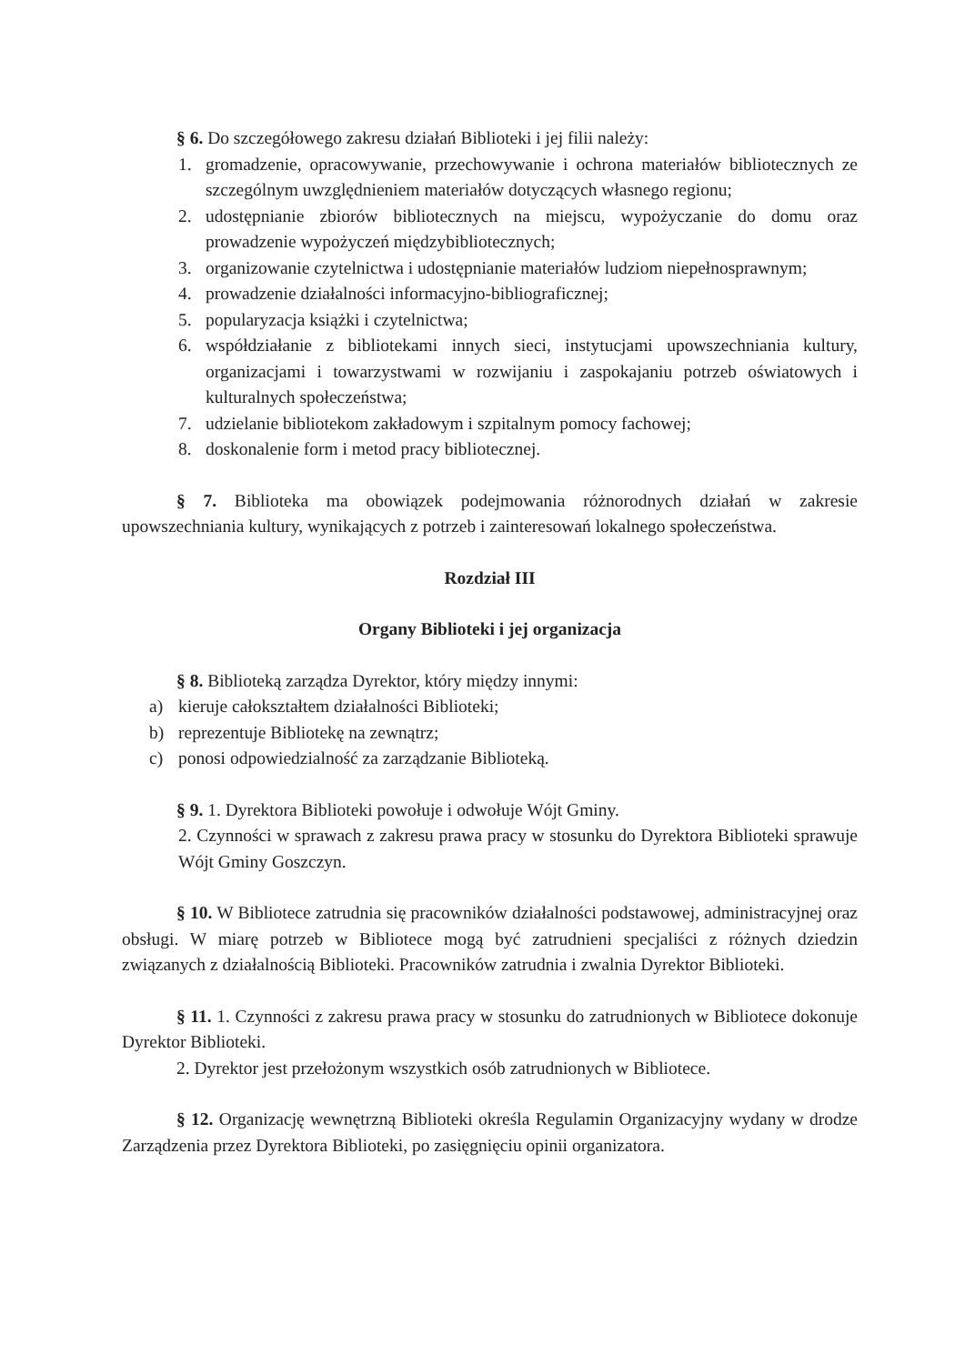§ 6. Do szczegółowego zakresu działań Biblioteki i jej filii należy:
1. gromadzenie, opracowywanie, przechowywanie i ochrona materiałów bibliotecznych ze szczególnym uwzględnieniem materiałów dotyczących własnego regionu;
2. udostępnianie zbiorów bibliotecznych na miejscu, wypożyczanie do domu oraz prowadzenie wypożyczeń międzybibliotecznych;
3. organizowanie czytelnictwa i udostępnianie materiałów ludziom niepełnosprawnym;
4. prowadzenie działalności informacyjno-bibliograficznej;
5. popularyzacja książki i czytelnictwa;
6. współdziałanie z bibliotekami innych sieci, instytucjami upowszechniania kultury, organizacjami i towarzystwami w rozwijaniu i zaspokajaniu potrzeb oświatowych i kulturalnych społeczeństwa;
7. udzielanie bibliotekom zakładowym i szpitalnym pomocy fachowej;
8. doskonalenie form i metod pracy bibliotecznej.
§ 7. Biblioteka ma obowiązek podejmowania różnorodnych działań w zakresie upowszechniania kultury, wynikających z potrzeb i zainteresowań lokalnego społeczeństwa.
Rozdział III
Organy Biblioteki i jej organizacja
§ 8. Biblioteką zarządza Dyrektor, który między innymi:
a) kieruje całokształtem działalności Biblioteki;
b) reprezentuje Bibliotekę na zewnątrz;
c) ponosi odpowiedzialność za zarządzanie Biblioteką.
§ 9. 1. Dyrektora Biblioteki powołuje i odwołuje Wójt Gminy.
2. Czynności w sprawach z zakresu prawa pracy w stosunku do Dyrektora Biblioteki sprawuje Wójt Gminy Goszczyn.
§ 10. W Bibliotece zatrudnia się pracowników działalności podstawowej, administracyjnej oraz obsługi. W miarę potrzeb w Bibliotece mogą być zatrudnieni specjaliści z różnych dziedzin związanych z działalnością Biblioteki. Pracowników zatrudnia i zwalnia Dyrektor Biblioteki.
§ 11. 1. Czynności z zakresu prawa pracy w stosunku do zatrudnionych w Bibliotece dokonuje Dyrektor Biblioteki.
2. Dyrektor jest przełożonym wszystkich osób zatrudnionych w Bibliotece.
§ 12. Organizację wewnętrzną Biblioteki określa Regulamin Organizacyjny wydany w drodze Zarządzenia przez Dyrektora Biblioteki, po zasięgnięciu opinii organizatora.